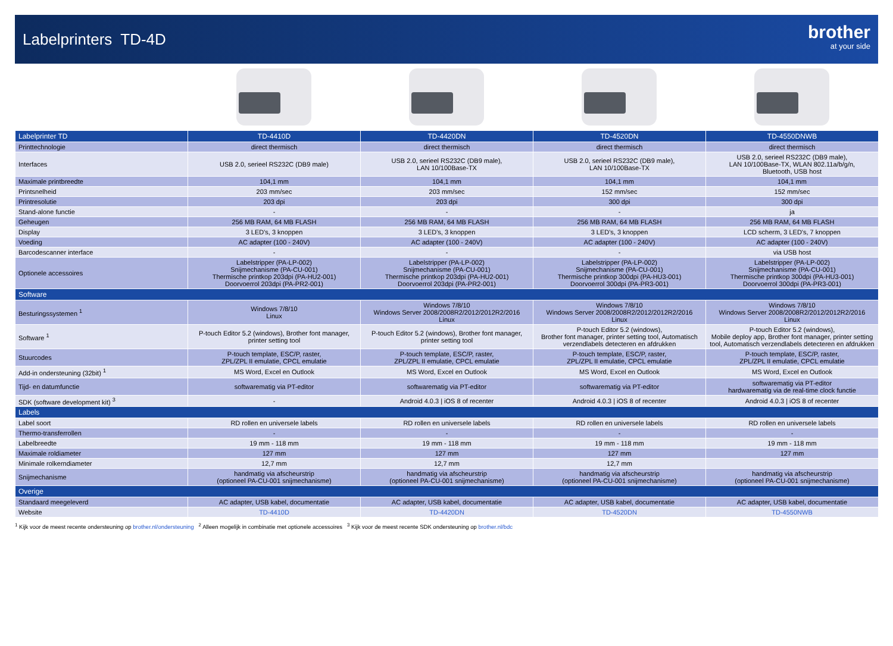Labelprinters TD-4D
brother
at your side
| Labelprinter TD | TD-4410D | TD-4420DN | TD-4520DN | TD-4550DNWB |
| --- | --- | --- | --- | --- |
| Printtechnologie | direct thermisch | direct thermisch | direct thermisch | direct thermisch |
| Interfaces | USB 2.0, serieel RS232C (DB9 male) | USB 2.0, serieel RS232C (DB9 male), LAN 10/100Base-TX | USB 2.0, serieel RS232C (DB9 male), LAN 10/100Base-TX | USB 2.0, serieel RS232C (DB9 male), LAN 10/100Base-TX, WLAN 802.11a/b/g/n, Bluetooth, USB host |
| Maximale printbreedte | 104,1 mm | 104,1 mm | 104,1 mm | 104,1 mm |
| Printsnelheid | 203 mm/sec | 203 mm/sec | 152 mm/sec | 152 mm/sec |
| Printresolutie | 203 dpi | 203 dpi | 300 dpi | 300 dpi |
| Stand-alone functie | - | - | - | ja |
| Geheugen | 256 MB RAM, 64 MB FLASH | 256 MB RAM, 64 MB FLASH | 256 MB RAM, 64 MB FLASH | 256 MB RAM, 64 MB FLASH |
| Display | 3 LED's, 3 knoppen | 3 LED's, 3 knoppen | 3 LED's, 3 knoppen | LCD scherm, 3 LED's, 7 knoppen |
| Voeding | AC adapter (100 - 240V) | AC adapter (100 - 240V) | AC adapter (100 - 240V) | AC adapter (100 - 240V) |
| Barcodescanner interface | - | - | - | via USB host |
| Optionele accessoires | Labelstripper (PA-LP-002) Snijmechanisme (PA-CU-001) Thermische printkop 203dpi (PA-HU2-001) Doorvoerrol 203dpi (PA-PR2-001) | Labelstripper (PA-LP-002) Snijmechanisme (PA-CU-001) Thermische printkop 203dpi (PA-HU2-001) Doorvoerrol 203dpi (PA-PR2-001) | Labelstripper (PA-LP-002) Snijmechanisme (PA-CU-001) Thermische printkop 300dpi (PA-HU3-001) Doorvoerrol 300dpi (PA-PR3-001) | Labelstripper (PA-LP-002) Snijmechanisme (PA-CU-001) Thermische printkop 300dpi (PA-HU3-001) Doorvoerrol 300dpi (PA-PR3-001) |
| Software | | | | |
| Besturingssystemen <sup>1</sup> | Windows 7/8/10 Linux | Windows 7/8/10 Windows Server 2008/2008R2/2012/2012R2/2016 Linux | Windows 7/8/10 Windows Server 2008/2008R2/2012/2012R2/2016 Linux | Windows 7/8/10 Windows Server 2008/2008R2/2012/2012R2/2016 Linux |
| Software <sup>1</sup> | P-touch Editor 5.2 (windows), Brother font manager, printer setting tool | P-touch Editor 5.2 (windows), Brother font manager, printer setting tool | P-touch Editor 5.2 (windows), Brother font manager, printer setting tool, Automatisch verzendlabels detecteren en afdrukken | P-touch Editor 5.2 (windows), Mobile deploy app, Brother font manager, printer setting tool, Automatisch verzendlabels detecteren en afdrukken |
| Stuurcodes | P-touch template, ESC/P, raster, ZPL/ZPL II emulatie, CPCL emulatie | P-touch template, ESC/P, raster, ZPL/ZPL II emulatie, CPCL emulatie | P-touch template, ESC/P, raster, ZPL/ZPL II emulatie, CPCL emulatie | P-touch template, ESC/P, raster, ZPL/ZPL II emulatie, CPCL emulatie |
| Add-in ondersteuning (32bit) <sup>1</sup> | MS Word, Excel en Outlook | MS Word, Excel en Outlook | MS Word, Excel en Outlook | MS Word, Excel en Outlook |
| Tijd- en datumfunctie | softwarematig via PT-editor | softwarematig via PT-editor | softwarematig via PT-editor | softwarematig via PT-editor hardwarematig via de real-time clock functie |
| SDK (software development kit) <sup>3</sup> | - | Android 4.0.3 / iOS 8 of recenter | Android 4.0.3 / iOS 8 of recenter | Android 4.0.3 / iOS 8 of recenter |
| Labels | | | | |
| Label soort | RD rollen en universele labels | RD rollen en universele labels | RD rollen en universele labels | RD rollen en universele labels |
| Thermo-transferrollen | - | - | - | - |
| Labelbreedte | 19 mm - 118 mm | 19 mm - 118 mm | 19 mm - 118 mm | 19 mm - 118 mm |
| Maximale roldiameter | 127 mm | 127 mm | 127 mm | 127 mm |
| Minimale rolkerndiameter | 12,7 mm | 12,7 mm | 12,7 mm | |
| Snijmechanisme | handmatig via afscheurstrip (optioneel PA-CU-001 snijmechanisme) | handmatig via afscheurstrip (optioneel PA-CU-001 snijmechanisme) | handmatig via afscheurstrip (optioneel PA-CU-001 snijmechanisme) | handmatig via afscheurstrip (optioneel PA-CU-001 snijmechanisme) |
| Overige | | | | |
| Standaard meegeleverd | AC adapter, USB kabel, documentatie | AC adapter, USB kabel, documentatie | AC adapter, USB kabel, documentatie | AC adapter, USB kabel, documentatie |
| Website | TD-4410D | TD-4420DN | TD-4520DN | TD-4550NWB |
<sup>1</sup> Kijk voor de meest recente ondersteuning op brother.nl/ondersteuning <sup>2</sup> Alleen mogelijk in combinatie met optionele accessoires <sup>3</sup> Kijk voor de meest recente SDK ondersteuning op brother.nl/bdc